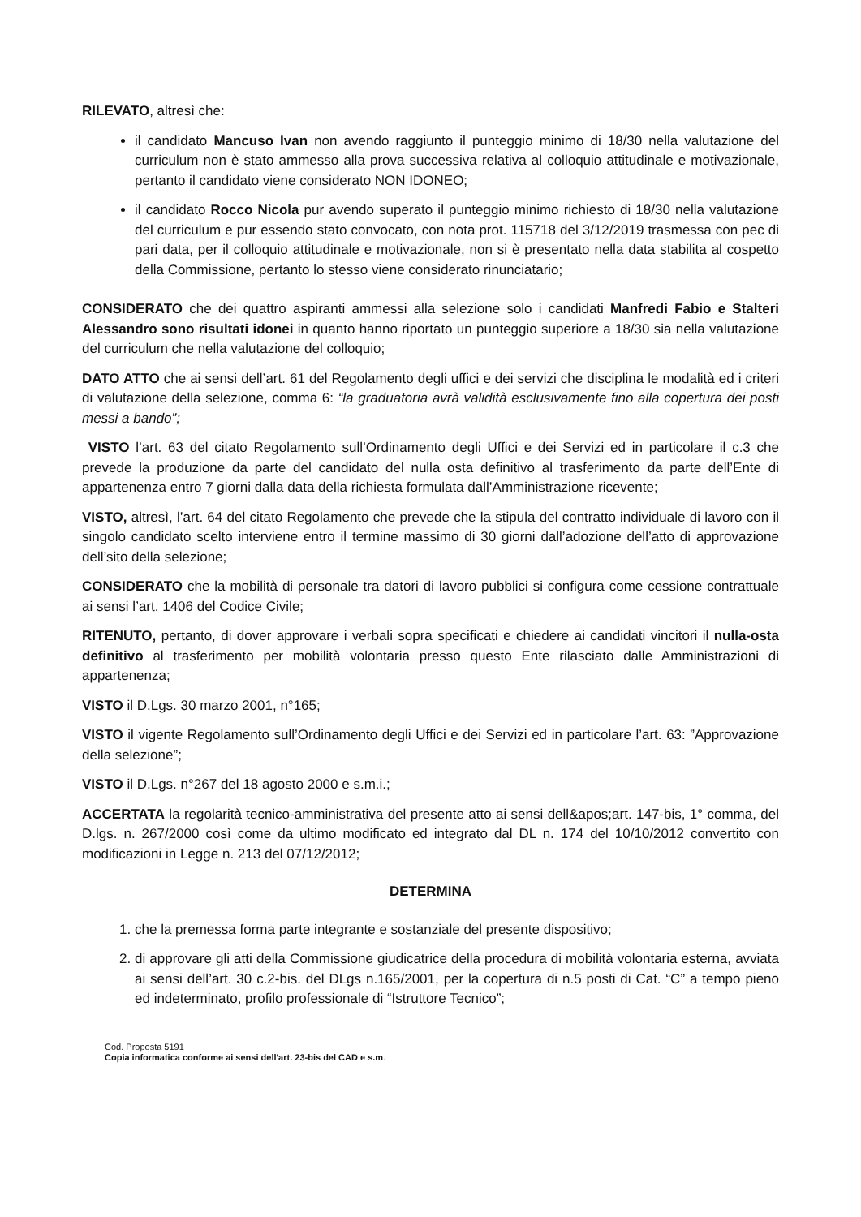RILEVATO, altresì che:
il candidato Mancuso Ivan non avendo raggiunto il punteggio minimo di 18/30 nella valutazione del curriculum non è stato ammesso alla prova successiva relativa al colloquio attitudinale e motivazionale, pertanto il candidato viene considerato NON IDONEO;
il candidato Rocco Nicola pur avendo superato il punteggio minimo richiesto di 18/30 nella valutazione del curriculum e pur essendo stato convocato, con nota prot. 115718 del 3/12/2019 trasmessa con pec di pari data, per il colloquio attitudinale e motivazionale, non si è presentato nella data stabilita al cospetto della Commissione, pertanto lo stesso viene considerato rinunciatario;
CONSIDERATO che dei quattro aspiranti ammessi alla selezione solo i candidati Manfredi Fabio e Stalteri Alessandro sono risultati idonei in quanto hanno riportato un punteggio superiore a 18/30 sia nella valutazione del curriculum che nella valutazione del colloquio;
DATO ATTO che ai sensi dell’art. 61 del Regolamento degli uffici e dei servizi che disciplina le modalità ed i criteri di valutazione della selezione, comma 6: “la graduatoria avrà validità esclusivamente fino alla copertura dei posti messi a bando”;
VISTO l’art. 63 del citato Regolamento sull’Ordinamento degli Uffici e dei Servizi ed in particolare il c.3 che prevede la produzione da parte del candidato del nulla osta definitivo al trasferimento da parte dell’Ente di appartenenza entro 7 giorni dalla data della richiesta formulata dall’Amministrazione ricevente;
VISTO, altresì, l’art. 64 del citato Regolamento che prevede che la stipula del contratto individuale di lavoro con il singolo candidato scelto interviene entro il termine massimo di 30 giorni dall’adozione dell’atto di approvazione dell’sito della selezione;
CONSIDERATO che la mobilità di personale tra datori di lavoro pubblici si configura come cessione contrattuale ai sensi l’art. 1406 del Codice Civile;
RITENUTO, pertanto, di dover approvare i verbali sopra specificati e chiedere ai candidati vincitori il nulla-osta definitivo al trasferimento per mobilità volontaria presso questo Ente rilasciato dalle Amministrazioni di appartenenza;
VISTO il D.Lgs. 30 marzo 2001, n°165;
VISTO il vigente Regolamento sull’Ordinamento degli Uffici e dei Servizi ed in particolare l’art. 63: ”Approvazione della selezione”;
VISTO il D.Lgs. n°267 del 18 agosto 2000 e s.m.i.;
ACCERTATA la regolarità tecnico-amministrativa del presente atto ai sensi dell&apos;art. 147-bis, 1° comma, del D.lgs. n. 267/2000 così come da ultimo modificato ed integrato dal DL n. 174 del 10/10/2012 convertito con modificazioni in Legge n. 213 del 07/12/2012;
DETERMINA
1. che la premessa forma parte integrante e sostanziale del presente dispositivo;
2. di approvare gli atti della Commissione giudicatrice della procedura di mobilità volontaria esterna, avviata ai sensi dell’art. 30 c.2-bis. del DLgs n.165/2001, per la copertura di n.5 posti di Cat. “C” a tempo pieno ed indeterminato, profilo professionale di “Istruttore Tecnico”;
Cod. Proposta 5191
Copia informatica conforme ai sensi dell'art. 23-bis del CAD e s.m.